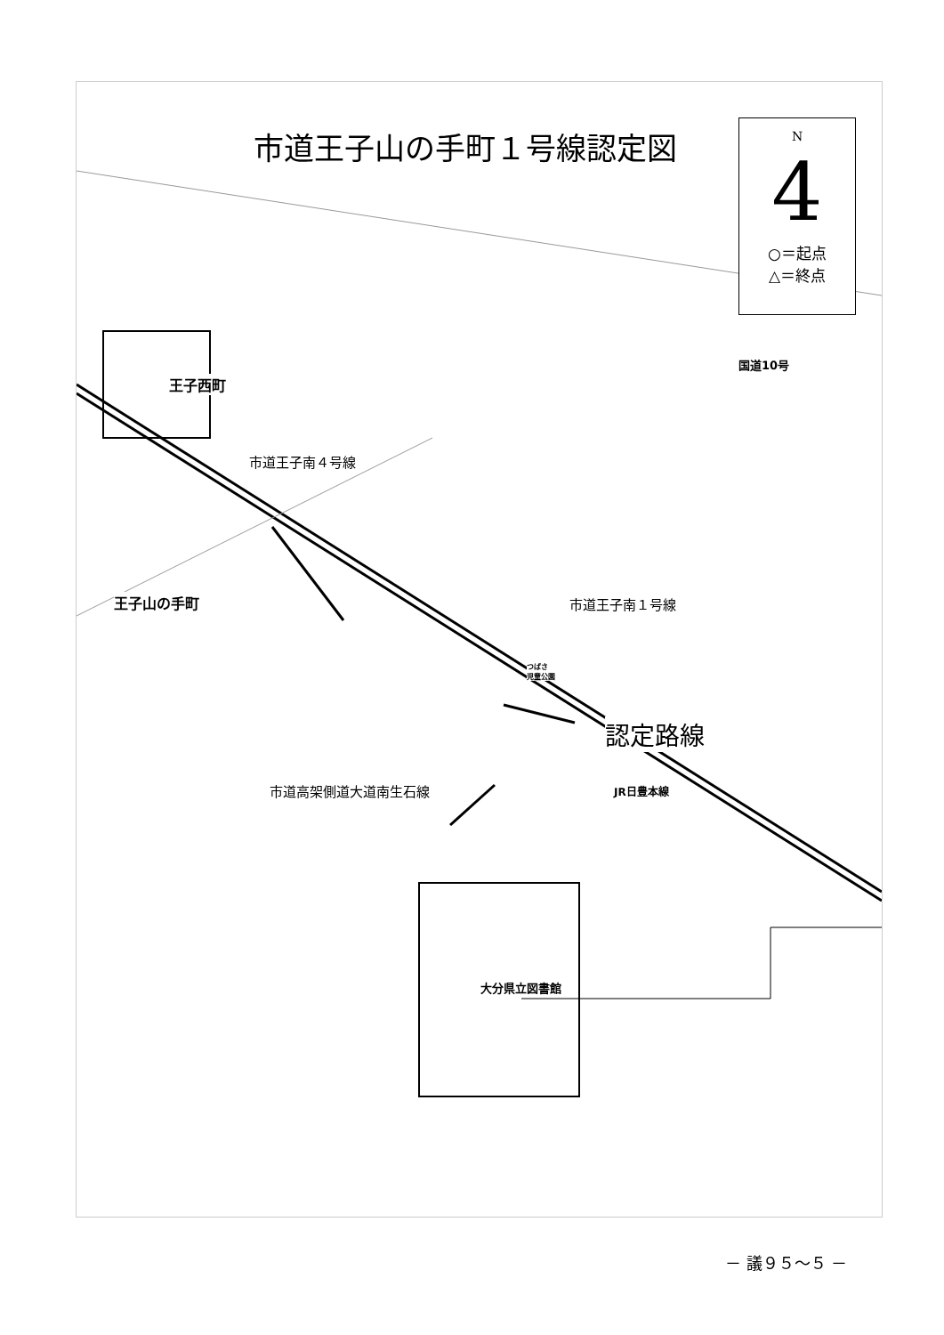市道王子山の手町１号線認定図
N
4
○＝起点
△＝終点
王子西町
市道王子南４号線
国道10号
王子山の手町 市道王子南１号線
つばさ
児童公園
認定路線
JR日豊本線
市道高架側道大道南生石線
大分県立図書館
－ 議９５～５ －